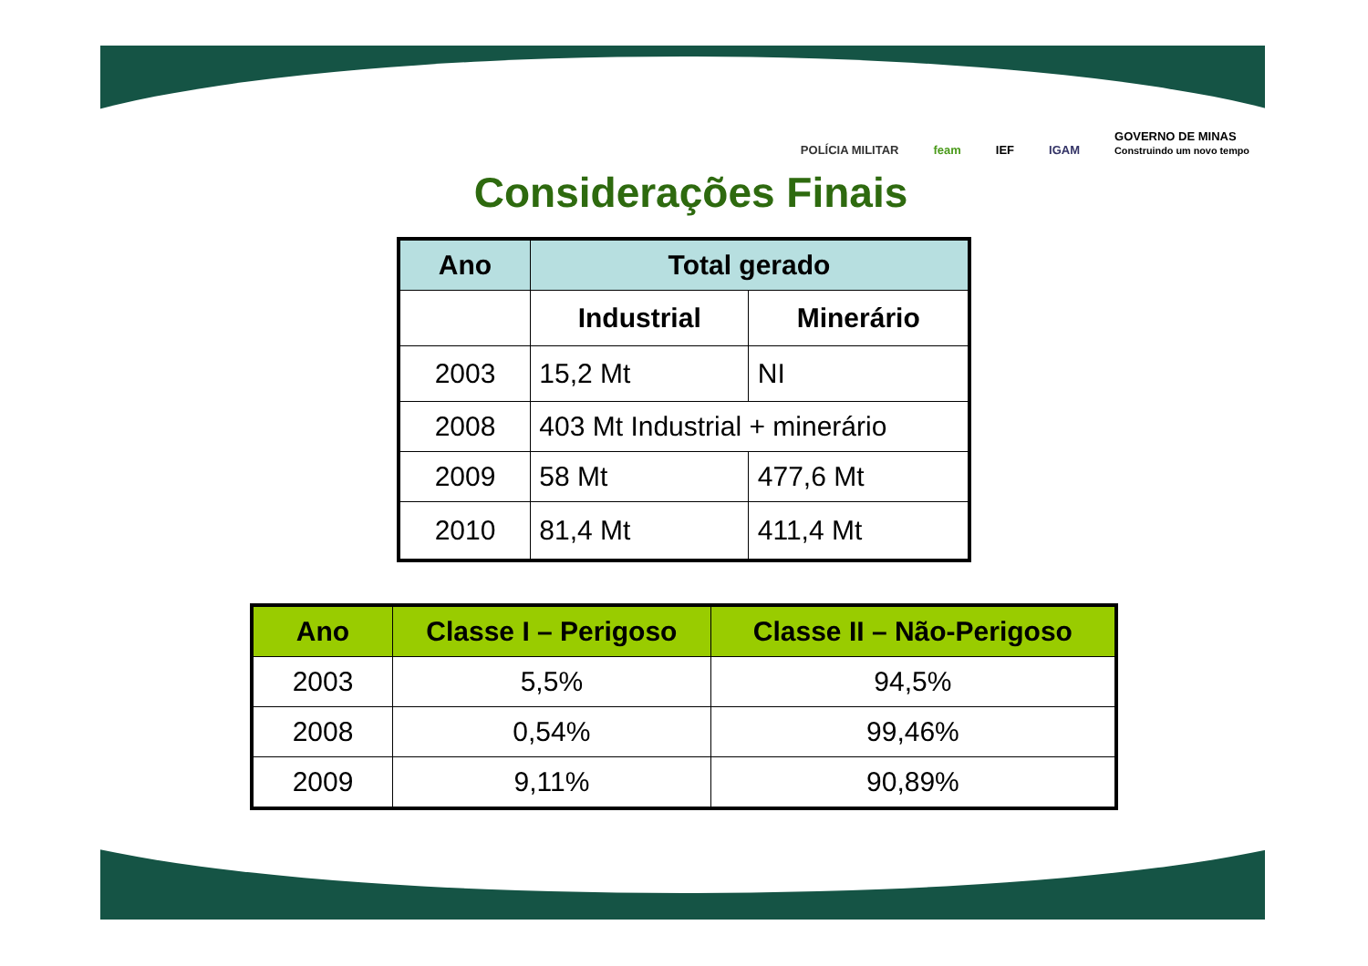POLÍCIA MILITAR feam IEF IGAM GOVERNO DE MINAS
Construindo um novo tempo
Considerações Finais
| Ano | Total gerado | |
| --- | --- | --- |
| | Industrial | Minerário |
| 2003 | 15,2 Mt | NI |
| 2008 | 403 Mt Industrial + minerário | |
| 2009 | 58 Mt | 477,6 Mt |
| 2010 | 81,4 Mt | 411,4 Mt |
| Ano | Classe I – Perigoso | Classe II – Não-Perigoso |
| --- | --- | --- |
| 2003 | 5,5% | 94,5% |
| 2008 | 0,54% | 99,46% |
| 2009 | 9,11% | 90,89% |